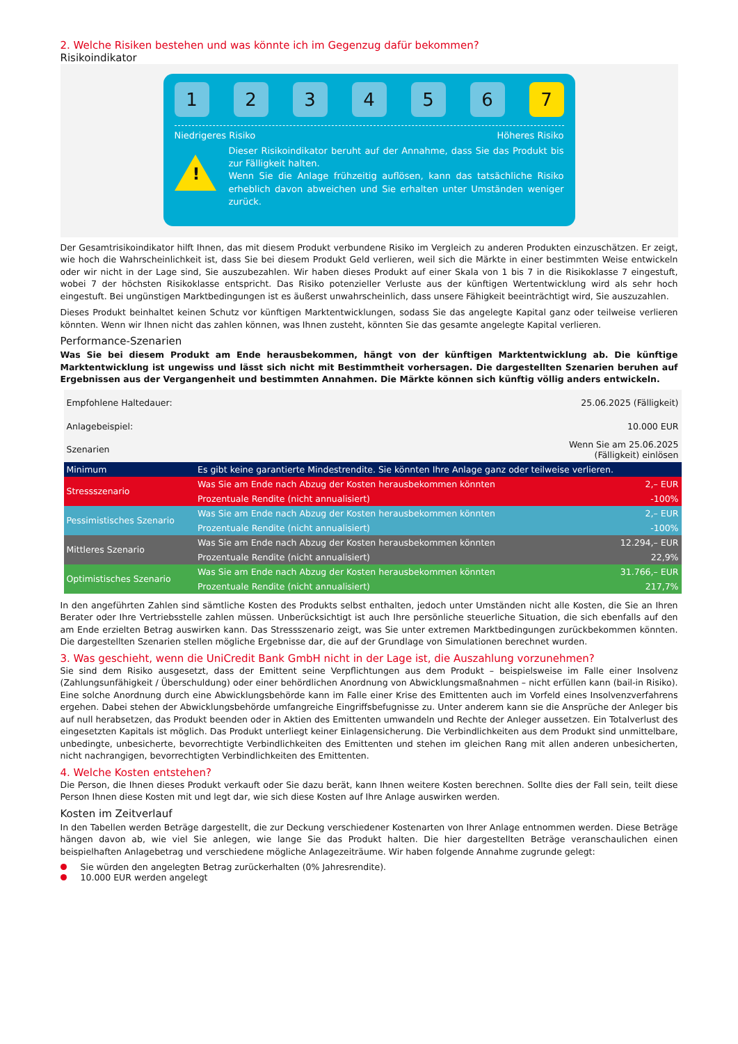2. Welche Risiken bestehen und was könnte ich im Gegenzug dafür bekommen?
Risikoindikator
1 2 3 4 5 6 7
Niedrigeres Risiko Höheres Risiko
!
Dieser Risikoindikator beruht auf der Annahme, dass Sie das Produkt bis zur Fälligkeit halten.
Wenn Sie die Anlage frühzeitig auflösen, kann das tatsächliche Risiko erheblich davon abweichen und Sie erhalten unter Umständen weniger zurück.
Der Gesamtrisikoindikator hilft Ihnen, das mit diesem Produkt verbundene Risiko im Vergleich zu anderen Produkten einzuschätzen. Er zeigt, wie hoch die Wahrscheinlichkeit ist, dass Sie bei diesem Produkt Geld verlieren, weil sich die Märkte in einer bestimmten Weise entwickeln oder wir nicht in der Lage sind, Sie auszubezahlen. Wir haben dieses Produkt auf einer Skala von 1 bis 7 in die Risikoklasse 7 eingestuft, wobei 7 der höchsten Risikoklasse entspricht. Das Risiko potenzieller Verluste aus der künftigen Wertentwicklung wird als sehr hoch eingestuft. Bei ungünstigen Marktbedingungen ist es äußerst unwahrscheinlich, dass unsere Fähigkeit beeinträchtigt wird, Sie auszuzahlen.
Dieses Produkt beinhaltet keinen Schutz vor künftigen Marktentwicklungen, sodass Sie das angelegte Kapital ganz oder teilweise verlieren könnten. Wenn wir Ihnen nicht das zahlen können, was Ihnen zusteht, könnten Sie das gesamte angelegte Kapital verlieren.
Performance-Szenarien
Was Sie bei diesem Produkt am Ende herausbekommen, hängt von der künftigen Marktentwicklung ab. Die künftige Marktentwicklung ist ungewiss und lässt sich nicht mit Bestimmtheit vorhersagen. Die dargestellten Szenarien beruhen auf Ergebnissen aus der Vergangenheit und bestimmten Annahmen. Die Märkte können sich künftig völlig anders entwickeln.
| Empfohlene Haltedauer: | | 25.06.2025 (Fälligkeit) |
| Anlagebeispiel: | | 10.000 EUR |
| Szenarien | | Wenn Sie am 25.06.2025 (Fälligkeit) einlösen |
| Minimum | Es gibt keine garantierte Mindestrendite. Sie könnten Ihre Anlage ganz oder teilweise verlieren. | |
| Stressszenario | Was Sie am Ende nach Abzug der Kosten herausbekommen könnten | 2,– EUR |
| | Prozentuale Rendite (nicht annualisiert) | -100% |
| Pessimistisches Szenario | Was Sie am Ende nach Abzug der Kosten herausbekommen könnten | 2,– EUR |
| | Prozentuale Rendite (nicht annualisiert) | -100% |
| Mittleres Szenario | Was Sie am Ende nach Abzug der Kosten herausbekommen könnten | 12.294,– EUR |
| | Prozentuale Rendite (nicht annualisiert) | 22,9% |
| Optimistisches Szenario | Was Sie am Ende nach Abzug der Kosten herausbekommen könnten | 31.766,– EUR |
| | Prozentuale Rendite (nicht annualisiert) | 217,7% |
In den angeführten Zahlen sind sämtliche Kosten des Produkts selbst enthalten, jedoch unter Umständen nicht alle Kosten, die Sie an Ihren Berater oder Ihre Vertriebsstelle zahlen müssen. Unberücksichtigt ist auch Ihre persönliche steuerliche Situation, die sich ebenfalls auf den am Ende erzielten Betrag auswirken kann. Das Stressszenario zeigt, was Sie unter extremen Marktbedingungen zurückbekommen könnten. Die dargestellten Szenarien stellen mögliche Ergebnisse dar, die auf der Grundlage von Simulationen berechnet wurden.
3. Was geschieht, wenn die UniCredit Bank GmbH nicht in der Lage ist, die Auszahlung vorzunehmen?
Sie sind dem Risiko ausgesetzt, dass der Emittent seine Verpflichtungen aus dem Produkt – beispielsweise im Falle einer Insolvenz (Zahlungsunfähigkeit / Überschuldung) oder einer behördlichen Anordnung von Abwicklungsmaßnahmen – nicht erfüllen kann (bail-in Risiko). Eine solche Anordnung durch eine Abwicklungsbehörde kann im Falle einer Krise des Emittenten auch im Vorfeld eines Insolvenzverfahrens ergehen. Dabei stehen der Abwicklungsbehörde umfangreiche Eingriffsbefugnisse zu. Unter anderem kann sie die Ansprüche der Anleger bis auf null herabsetzen, das Produkt beenden oder in Aktien des Emittenten umwandeln und Rechte der Anleger aussetzen. Ein Totalverlust des eingesetzten Kapitals ist möglich. Das Produkt unterliegt keiner Einlagensicherung. Die Verbindlichkeiten aus dem Produkt sind unmittelbare, unbedingte, unbesicherte, bevorrechtigte Verbindlichkeiten des Emittenten und stehen im gleichen Rang mit allen anderen unbesicherten, nicht nachrangigen, bevorrechtigten Verbindlichkeiten des Emittenten.
4. Welche Kosten entstehen?
Die Person, die Ihnen dieses Produkt verkauft oder Sie dazu berät, kann Ihnen weitere Kosten berechnen. Sollte dies der Fall sein, teilt diese Person Ihnen diese Kosten mit und legt dar, wie sich diese Kosten auf Ihre Anlage auswirken werden.
Kosten im Zeitverlauf
In den Tabellen werden Beträge dargestellt, die zur Deckung verschiedener Kostenarten von Ihrer Anlage entnommen werden. Diese Beträge hängen davon ab, wie viel Sie anlegen, wie lange Sie das Produkt halten. Die hier dargestellten Beträge veranschaulichen einen beispielhaften Anlagebetrag und verschiedene mögliche Anlagezeiträume. Wir haben folgende Annahme zugrunde gelegt:
Sie würden den angelegten Betrag zurückerhalten (0% Jahresrendite).
10.000 EUR werden angelegt